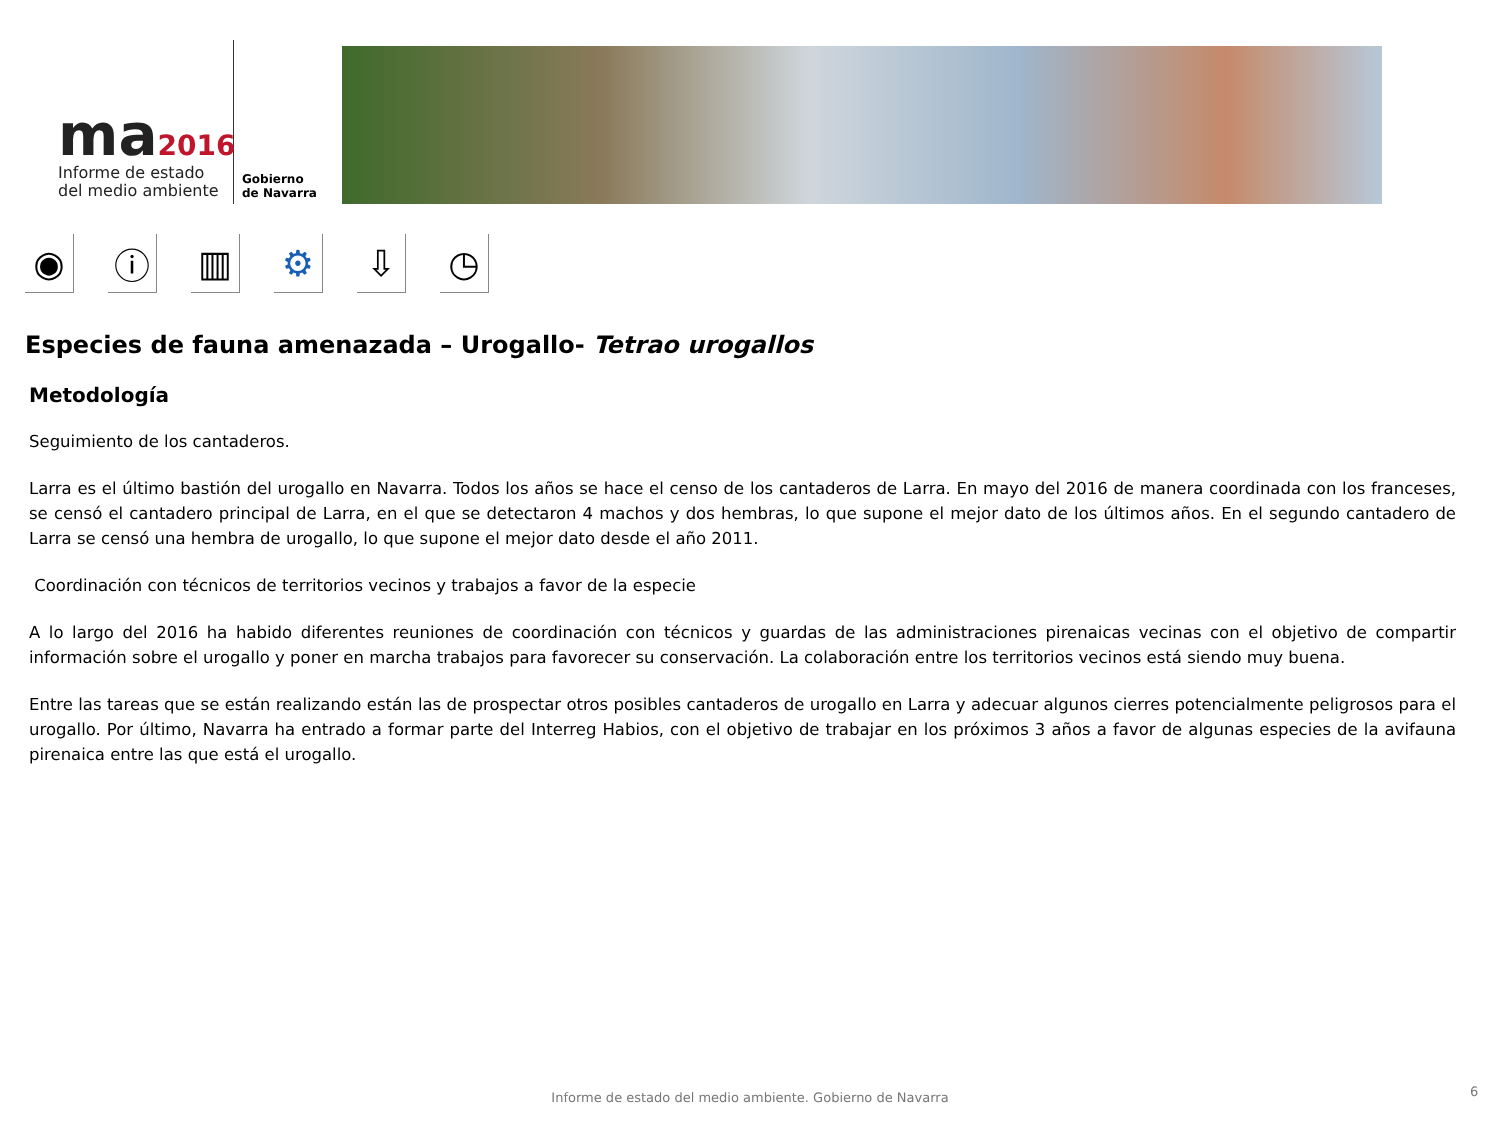ma2016
Informe de estado
del medio ambiente
Gobierno
de Navarra
◉ ⓘ ▥ ⚙ ⇩ ◷
Especies de fauna amenazada – Urogallo- Tetrao urogallos
Metodología
Seguimiento de los cantaderos.
Larra es el último bastión del urogallo en Navarra. Todos los años se hace el censo de los cantaderos de Larra. En mayo del 2016 de manera coordinada con los franceses, se censó el cantadero principal de Larra, en el que se detectaron 4 machos y dos hembras, lo que supone el mejor dato de los últimos años. En el segundo cantadero de Larra se censó una hembra de urogallo, lo que supone el mejor dato desde el año 2011.
Coordinación con técnicos de territorios vecinos y trabajos a favor de la especie
A lo largo del 2016 ha habido diferentes reuniones de coordinación con técnicos y guardas de las administraciones pirenaicas vecinas con el objetivo de compartir información sobre el urogallo y poner en marcha trabajos para favorecer su conservación. La colaboración entre los territorios vecinos está siendo muy buena.
Entre las tareas que se están realizando están las de prospectar otros posibles cantaderos de urogallo en Larra y adecuar algunos cierres potencialmente peligrosos para el urogallo. Por último, Navarra ha entrado a formar parte del Interreg Habios, con el objetivo de trabajar en los próximos 3 años a favor de algunas especies de la avifauna pirenaica entre las que está el urogallo.
Informe de estado del medio ambiente. Gobierno de Navarra 6